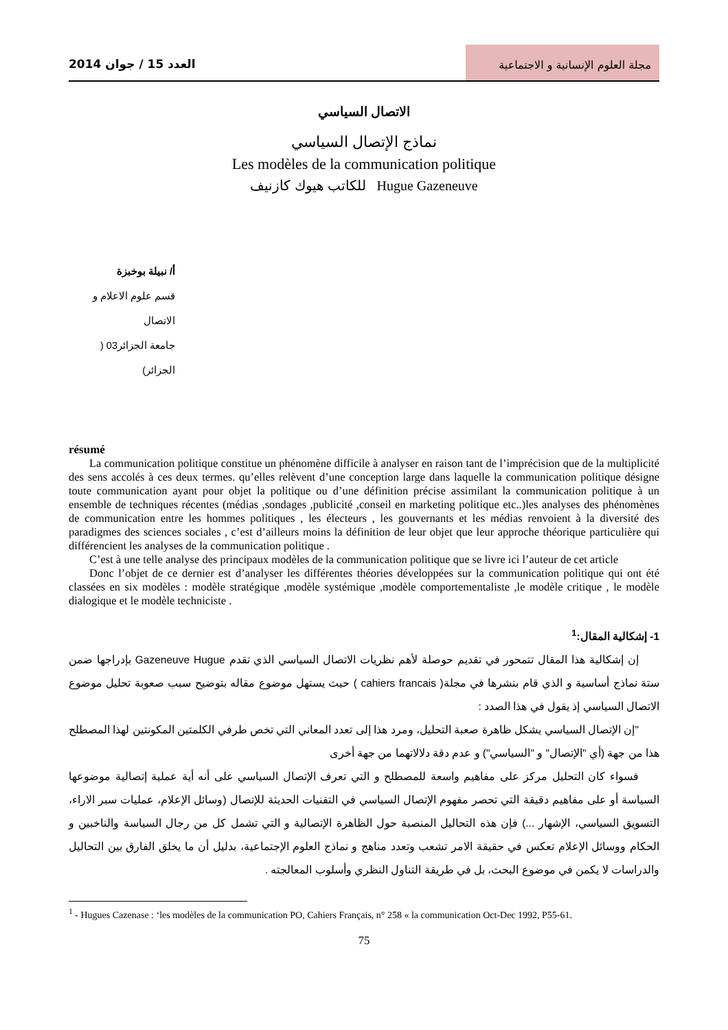العدد 15 / جوان 2014 مجلة العلوم الإنسانية و الاجتماعية
الاتصال السياسي
نماذج الإتصال السياسي
Les modèles de la communication politique
للكاتب هيوك كازنيف Hugue Gazeneuve
أ/ نبيلة بوخبزة
قسم علوم الاعلام و الاتصال
جامعة الجزائر03 ( الجزائر)
résumé
La communication politique constitue un phénomène difficile à analyser en raison tant de l’imprécision que de la multiplicité des sens accolés à ces deux termes. qu’elles relèvent d’une conception large dans laquelle la communication politique désigne toute communication ayant pour objet la politique ou d’une définition précise assimilant la communication politique à un ensemble de techniques récentes (médias ,sondages ,publicité ,conseil en marketing politique etc..)les analyses des phénomènes de communication entre les hommes politiques , les électeurs , les gouvernants et les médias renvoient à la diversité des paradigmes des sciences sociales , c’est d’ailleurs moins la définition de leur objet que leur approche théorique particulière qui différencient les analyses de la communication politique .
C’est à une telle analyse des principaux modèles de la communication politique que se livre ici l’auteur de cet article
Donc l’objet de ce dernier est d’analyser les différentes théories développées sur la communication politique qui ont été classées en six modèles : modèle stratégique ,modèle systémique ,modèle comportementaliste ,le modèle critique , le modèle dialogique et le modèle techniciste .
1- إشكالية المقال:<sup>1</sup>
إن إشكالية هذا المقال تتمحور في تقديم حوصلة لأهم نظريات الاتصال السياسي الذي تقدم Gazeneuve Hugue بإدراجها ضمن ستة نماذج أساسية و الذي قام بنشرها في مجلة( cahiers francais ) حيث يستهل موضوع مقاله بتوضيح سبب صعوبة تحليل موضوع الاتصال السياسي إذ يقول في هذا الصدد :
"إن الإتصال السياسي يشكل ظاهرة صعبة التحليل، ومرد هذا إلى تعدد المعاني التي تخص طرفي الكلمتين المكونتين لهذا المصطلح هذا من جهة (أي "الإتصال" و "السياسي") و عدم دقة دلالاتهما من جهة أخرى
فسواء كان التحليل مركز على مفاهيم واسعة للمصطلح و التي تعرف الإتصال السياسي على أنه أية عملية إتصالية موضوعها السياسة أو على مفاهيم دقيقة التي تحصر مفهوم الإتصال السياسي في التقنيات الحديثة للإتصال (وسائل الإعلام، عمليات سبر الاراء، التسويق السياسي، الإشهار ...) فإن هذه التحاليل المنصبة حول الظاهرة الإتصالية و التي تشمل كل من رجال السياسة والناخبين و الحكام ووسائل الإعلام تعكس في حقيقة الامر تشعب وتعدد مناهج و نماذج العلوم الإجتماعية، بدليل أن ما يخلق الفارق بين التحاليل والدراسات لا يكمن في موضوع البحث، بل في طريقة التناول النظري وأسلوب المعالجته .
<sup>1</sup> - Hugues Cazenase : ‘les modèles de la communication PO, Cahiers Français, n° 258 « la communication Oct-Dec 1992, P55-61.
75